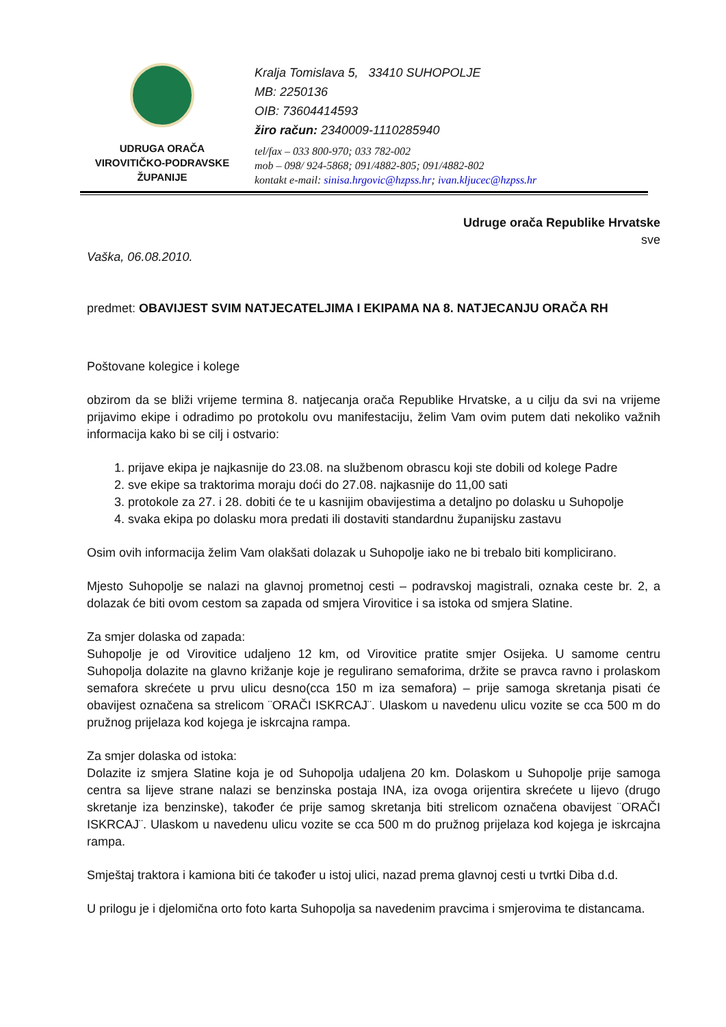UDRUGA ORAČA
VIROVITIČKO-PODRAVSKE
ŽUPANIJE
Kralja Tomislava 5, 33410 SUHOPOLJE
MB: 2250136
OIB: 73604414593
žiro račun: 2340009-1110285940
tel/fax – 033 800-970; 033 782-002
mob – 098/ 924-5868; 091/4882-805; 091/4882-802
kontakt e-mail: sinisa.hrgovic@hzpss.hr; ivan.kljucec@hzpss.hr
Udruge orača Republike Hrvatske
sve
Vaška, 06.08.2010.
predmet: OBAVIJEST SVIM NATJECATELJIMA I EKIPAMA NA 8. NATJECANJU ORAČA RH
Poštovane kolegice i kolege
obzirom da se bliži vrijeme termina 8. natjecanja orača Republike Hrvatske, a u cilju da svi na vrijeme prijavimo ekipe i odradimo po protokolu ovu manifestaciju, želim Vam ovim putem dati nekoliko važnih informacija kako bi se cilj i ostvario:
1. prijave ekipa je najkasnije do 23.08. na službenom obrascu koji ste dobili od kolege Padre
2. sve ekipe sa traktorima moraju doći do 27.08. najkasnije do 11,00 sati
3. protokole za 27. i 28. dobiti će te u kasnijim obavijestima a detaljno po dolasku u Suhopolje
4. svaka ekipa po dolasku mora predati ili dostaviti standardnu županijsku zastavu
Osim ovih informacija želim Vam olakšati dolazak u Suhopolje iako ne bi trebalo biti komplicirano.
Mjesto Suhopolje se nalazi na glavnoj prometnoj cesti – podravskoj magistrali, oznaka ceste br. 2, a dolazak će biti ovom cestom sa zapada od smjera Virovitice i sa istoka od smjera Slatine.
Za smjer dolaska od zapada:
Suhopolje je od Virovitice udaljeno 12 km, od Virovitice pratite smjer Osijeka. U samome centru Suhopolja dolazite na glavno križanje koje je regulirano semaforima, držite se pravca ravno i prolaskom semafora skrećete u prvu ulicu desno(cca 150 m iza semafora) – prije samoga skretanja pisati će obavijest označena sa strelicom ¨ORAČI ISKRCAJ¨. Ulaskom u navedenu ulicu vozite se cca 500 m do pružnog prijelaza kod kojega je iskrcajna rampa.
Za smjer dolaska od istoka:
Dolazite iz smjera Slatine koja je od Suhopolja udaljena 20 km. Dolaskom u Suhopolje prije samoga centra sa lijeve strane nalazi se benzinska postaja INA, iza ovoga orijentira skrećete u lijevo (drugo skretanje iza benzinske), također će prije samog skretanja biti strelicom označena obavijest ¨ORAČI ISKRCAJ¨. Ulaskom u navedenu ulicu vozite se cca 500 m do pružnog prijelaza kod kojega je iskrcajna rampa.
Smještaj traktora i kamiona biti će također u istoj ulici, nazad prema glavnoj cesti u tvrtki Diba d.d.
U prilogu je i djelomična orto foto karta Suhopolja sa navedenim pravcima i smjerovima te distancama.